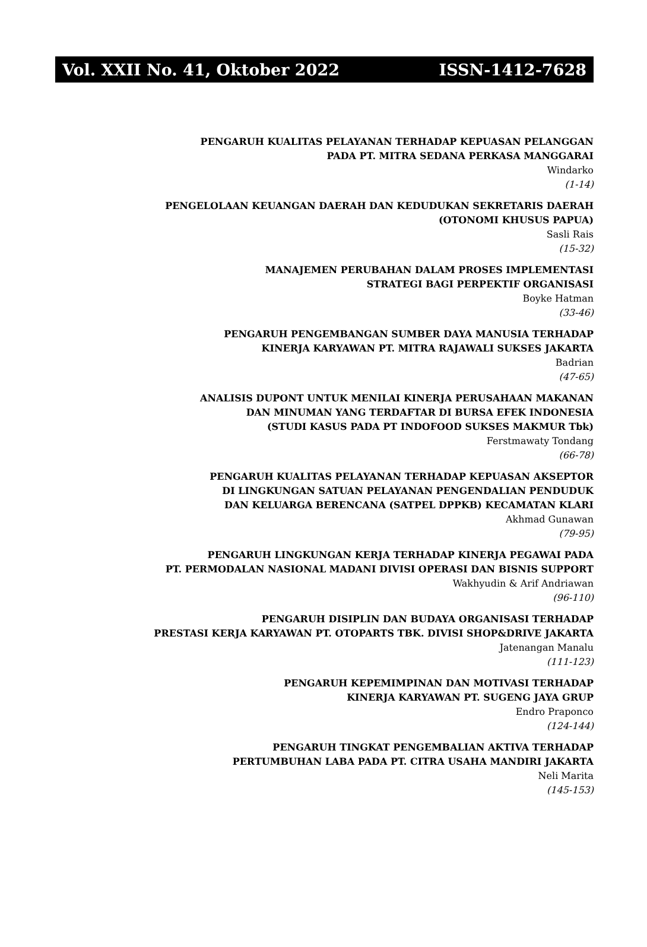Vol. XXII No. 41, Oktober 2022 ISSN-1412-7628
PENGARUH KUALITAS PELAYANAN TERHADAP KEPUASAN PELANGGAN
PADA PT. MITRA SEDANA PERKASA MANGGARAI
Windarko
(1-14)
PENGELOLAAN KEUANGAN DAERAH DAN KEDUDUKAN SEKRETARIS DAERAH
(OTONOMI KHUSUS PAPUA)
Sasli Rais
(15-32)
MANAJEMEN PERUBAHAN DALAM PROSES IMPLEMENTASI
STRATEGI BAGI PERPEKTIF ORGANISASI
Boyke Hatman
(33-46)
PENGARUH PENGEMBANGAN SUMBER DAYA MANUSIA TERHADAP
KINERJA KARYAWAN PT. MITRA RAJAWALI SUKSES JAKARTA
Badrian
(47-65)
ANALISIS DUPONT UNTUK MENILAI KINERJA PERUSAHAAN MAKANAN
DAN MINUMAN YANG TERDAFTAR DI BURSA EFEK INDONESIA
(STUDI KASUS PADA PT INDOFOOD SUKSES MAKMUR Tbk)
Ferstmawaty Tondang
(66-78)
PENGARUH KUALITAS PELAYANAN TERHADAP KEPUASAN AKSEPTOR
DI LINGKUNGAN SATUAN PELAYANAN PENGENDALIAN PENDUDUK
DAN KELUARGA BERENCANA (SATPEL DPPKB) KECAMATAN KLARI
Akhmad Gunawan
(79-95)
PENGARUH LINGKUNGAN KERJA TERHADAP KINERJA PEGAWAI PADA
PT. PERMODALAN NASIONAL MADANI DIVISI OPERASI DAN BISNIS SUPPORT
Wakhyudin & Arif Andriawan
(96-110)
PENGARUH DISIPLIN DAN BUDAYA ORGANISASI TERHADAP
PRESTASI KERJA KARYAWAN PT. OTOPARTS TBK. DIVISI SHOP&DRIVE JAKARTA
Jatenangan Manalu
(111-123)
PENGARUH KEPEMIMPINAN DAN MOTIVASI TERHADAP
KINERJA KARYAWAN PT. SUGENG JAYA GRUP
Endro Praponco
(124-144)
PENGARUH TINGKAT PENGEMBALIAN AKTIVA TERHADAP
PERTUMBUHAN LABA PADA PT. CITRA USAHA MANDIRI JAKARTA
Neli Marita
(145-153)